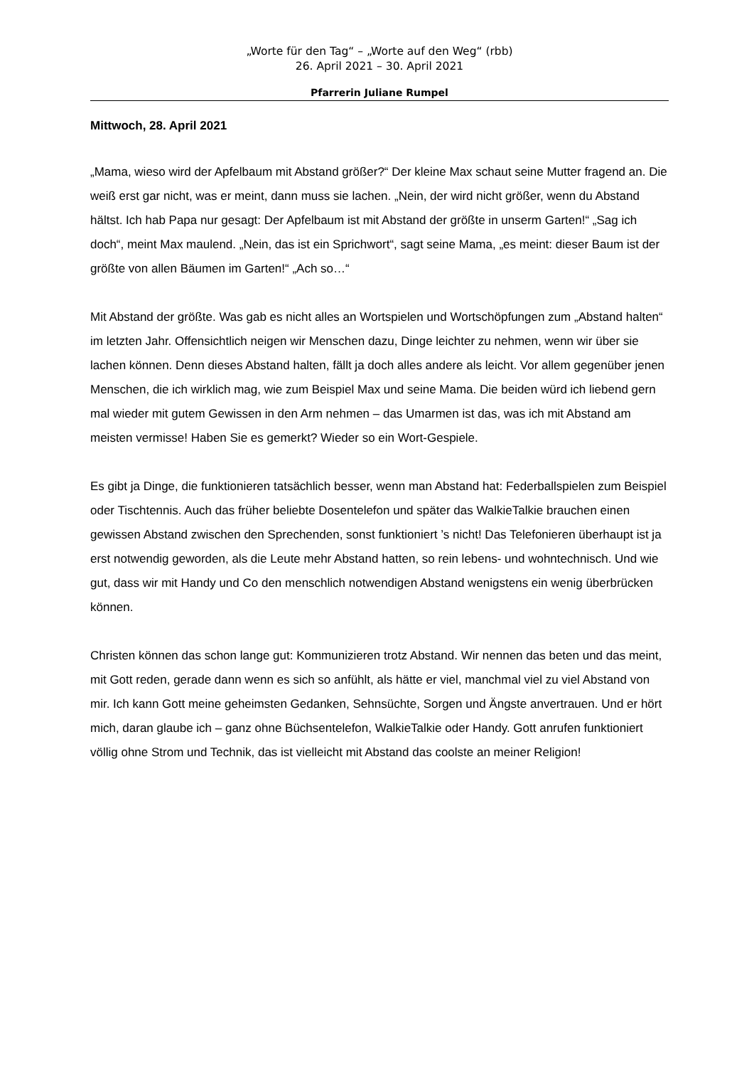„Worte für den Tag“ – „Worte auf den Weg“ (rbb)
26. April 2021 – 30. April 2021
Pfarrerin Juliane Rumpel
Mittwoch, 28. April 2021
„Mama, wieso wird der Apfelbaum mit Abstand größer?“ Der kleine Max schaut seine Mutter fragend an. Die weiß erst gar nicht, was er meint, dann muss sie lachen. „Nein, der wird nicht größer, wenn du Abstand hältst. Ich hab Papa nur gesagt: Der Apfelbaum ist mit Abstand der größte in unserm Garten!“ „Sag ich doch“, meint Max maulend. „Nein, das ist ein Sprichwort“, sagt seine Mama, „es meint: dieser Baum ist der größte von allen Bäumen im Garten!“ „Ach so…“
Mit Abstand der größte. Was gab es nicht alles an Wortspielen und Wortschöpfungen zum „Abstand halten“ im letzten Jahr. Offensichtlich neigen wir Menschen dazu, Dinge leichter zu nehmen, wenn wir über sie lachen können. Denn dieses Abstand halten, fällt ja doch alles andere als leicht. Vor allem gegenüber jenen Menschen, die ich wirklich mag, wie zum Beispiel Max und seine Mama. Die beiden würd ich liebend gern mal wieder mit gutem Gewissen in den Arm nehmen – das Umarmen ist das, was ich mit Abstand am meisten vermisse! Haben Sie es gemerkt? Wieder so ein Wort-Gespiele.
Es gibt ja Dinge, die funktionieren tatsächlich besser, wenn man Abstand hat: Federballspielen zum Beispiel oder Tischtennis. Auch das früher beliebte Dosentelefon und später das WalkieTalkie brauchen einen gewissen Abstand zwischen den Sprechenden, sonst funktioniert ’s nicht! Das Telefonieren überhaupt ist ja erst notwendig geworden, als die Leute mehr Abstand hatten, so rein lebens- und wohntechnisch. Und wie gut, dass wir mit Handy und Co den menschlich notwendigen Abstand wenigstens ein wenig überbrücken können.
Christen können das schon lange gut: Kommunizieren trotz Abstand. Wir nennen das beten und das meint, mit Gott reden, gerade dann wenn es sich so anfühlt, als hätte er viel, manchmal viel zu viel Abstand von mir. Ich kann Gott meine geheimsten Gedanken, Sehnsüchte, Sorgen und Ängste anvertrauen. Und er hört mich, daran glaube ich – ganz ohne Büchsentelefon, WalkieTalkie oder Handy. Gott anrufen funktioniert völlig ohne Strom und Technik, das ist vielleicht mit Abstand das coolste an meiner Religion!